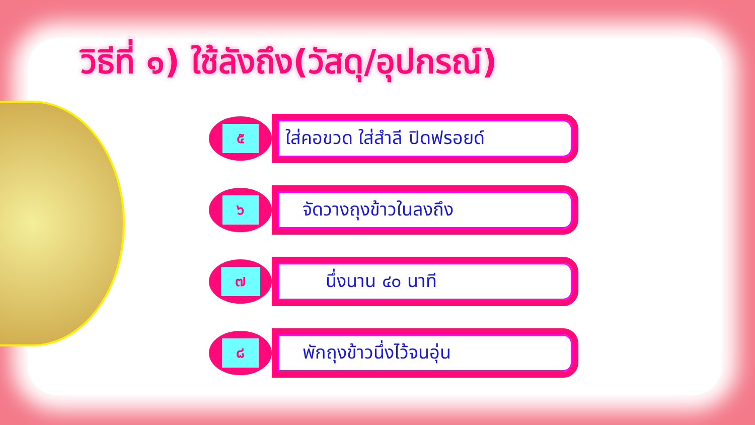วิธีที่ ๑) ใช้ลังถึง(วัสดุ/อุปกรณ์)
๕
ใส่คอขวด ใส่สำลี ปิดฟรอยด์
๖
จัดวางถุงข้าวในลงถึง
๗
นึ่งนาน ๔๐ นาที
๘
พักถุงข้าวนึ่งไว้จนอุ่น